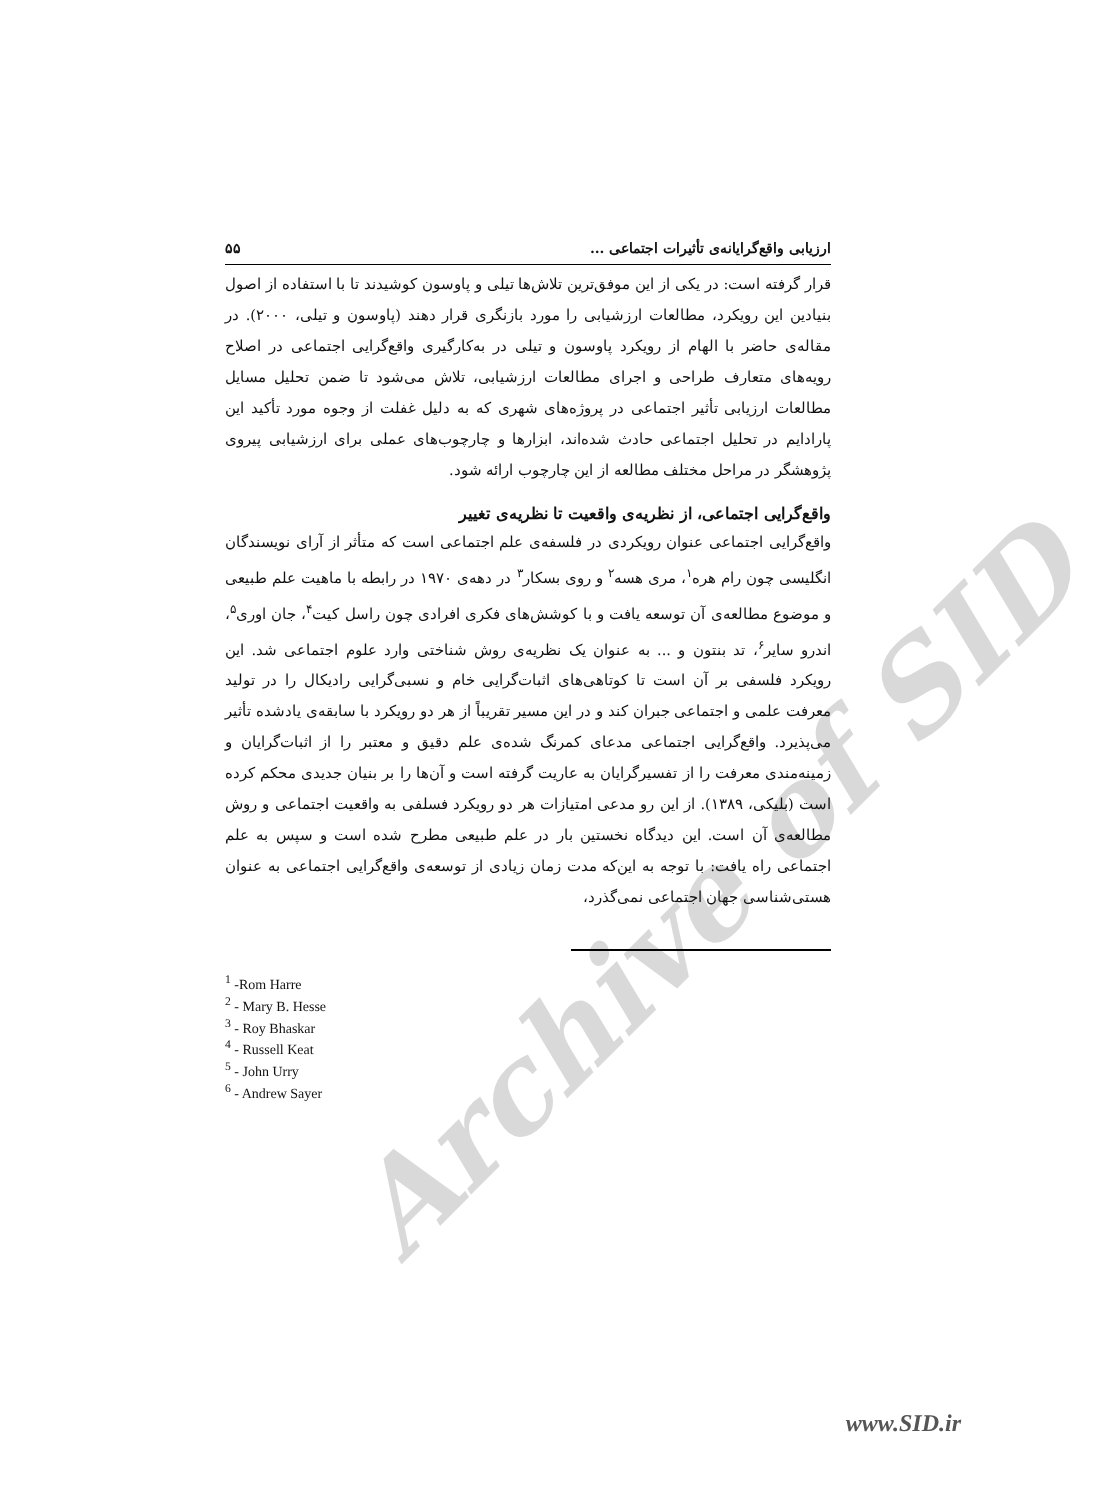Archive of SID
ارزیابی واقع‌گرایانه‌ی تأثیرات اجتماعی ... ۵۵
قرار گرفته است: در یکی از این موفق‌ترین تلاش‌ها تیلی و پاوسون کوشیدند تا با استفاده از اصول بنیادین این رویکرد، مطالعات ارزشیابی را مورد بازنگری قرار دهند (پاوسون و تیلی، ۲۰۰۰). در مقاله‌ی حاضر با الهام از رویکرد پاوسون و تیلی در به‌کارگیری واقع‌گرایی اجتماعی در اصلاح رویه‌های متعارف طراحی و اجرای مطالعات ارزشیابی، تلاش می‌شود تا ضمن تحلیل مسایل مطالعات ارزیابی تأثیر اجتماعی در پروژه‌های شهری که به دلیل غفلت از وجوه مورد تأکید این پارادایم در تحلیل اجتماعی حادث شده‌اند، ابزارها و چارچوب‌های عملی برای ارزشیابی پیروی پژوهشگر در مراحل مختلف مطالعه از این چارچوب ارائه شود.
واقع‌گرایی اجتماعی، از نظریه‌ی واقعیت تا نظریه‌ی تغییر
واقع‌گرایی اجتماعی عنوان رویکردی در فلسفه‌ی علم اجتماعی است که متأثر از آرای نویسندگان انگلیسی چون رام هره<sup>۱</sup>، مری هسه<sup>۲</sup> و روی بسکار<sup>۳</sup> در دهه‌ی ۱۹۷۰ در رابطه با ماهیت علم طبیعی و موضوع مطالعه‌ی آن توسعه یافت و با کوشش‌های فکری افرادی چون راسل کیت<sup>۴</sup>، جان اوری<sup>۵</sup>، اندرو سایر<sup>۶</sup>، تد بنتون و ... به عنوان یک نظریه‌ی روش شناختی وارد علوم اجتماعی شد. این رویکرد فلسفی بر آن است تا کوتاهی‌های اثبات‌گرایی خام و نسبی‌گرایی رادیکال را در تولید معرفت علمی و اجتماعی جبران کند و در این مسیر تقریباً از هر دو رویکرد با سابقه‌ی یادشده تأثیر می‌پذیرد. واقع‌گرایی اجتماعی مدعای کمرنگ شده‌ی علم دقیق و معتبر را از اثبات‌گرایان و زمینه‌مندی معرفت را از تفسیرگرایان به عاریت گرفته است و آن‌ها را بر بنیان جدیدی محکم کرده است (بلیکی، ۱۳۸۹). از این رو مدعی امتیازات هر دو رویکرد فسلفی به واقعیت اجتماعی و روش مطالعه‌ی آن است. این دیدگاه نخستین بار در علم طبیعی مطرح شده است و سپس به علم اجتماعی راه یافت: با توجه به این‌که مدت زمان زیادی از توسعه‌ی واقع‌گرایی اجتماعی به عنوان هستی‌شناسی جهان اجتماعی نمی‌گذرد،
<sup>1</sup> -Rom Harre
<sup>2</sup> - Mary B. Hesse
<sup>3</sup> - Roy Bhaskar
<sup>4</sup> - Russell Keat
<sup>5</sup> - John Urry
<sup>6</sup> - Andrew Sayer
www.SID.ir